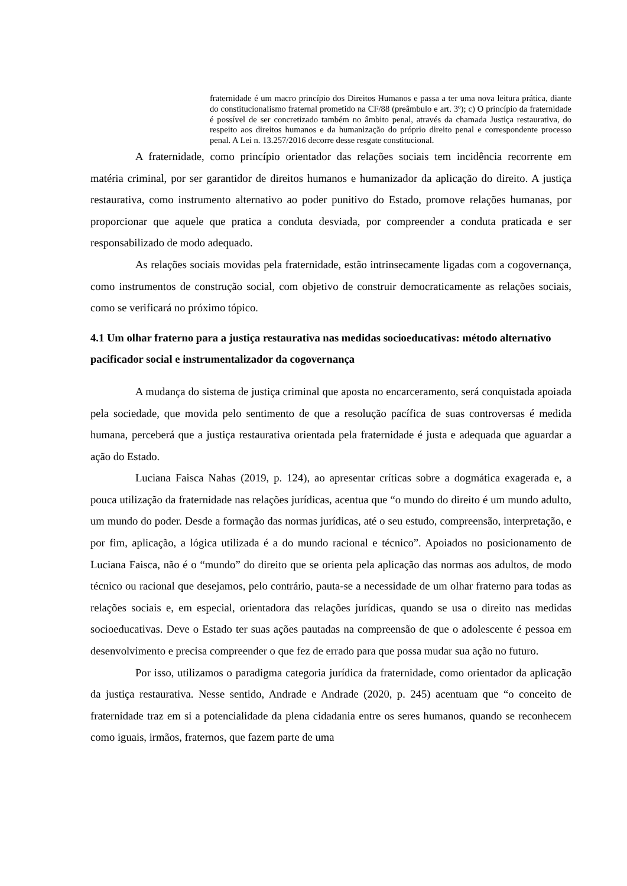fraternidade é um macro princípio dos Direitos Humanos e passa a ter uma nova leitura prática, diante do constitucionalismo fraternal prometido na CF/88 (preâmbulo e art. 3º); c) O princípio da fraternidade é possível de ser concretizado também no âmbito penal, através da chamada Justiça restaurativa, do respeito aos direitos humanos e da humanização do próprio direito penal e correspondente processo penal. A Lei n. 13.257/2016 decorre desse resgate constitucional.
A fraternidade, como princípio orientador das relações sociais tem incidência recorrente em matéria criminal, por ser garantidor de direitos humanos e humanizador da aplicação do direito. A justiça restaurativa, como instrumento alternativo ao poder punitivo do Estado, promove relações humanas, por proporcionar que aquele que pratica a conduta desviada, por compreender a conduta praticada e ser responsabilizado de modo adequado.
As relações sociais movidas pela fraternidade, estão intrinsecamente ligadas com a cogovernança, como instrumentos de construção social, com objetivo de construir democraticamente as relações sociais, como se verificará no próximo tópico.
4.1 Um olhar fraterno para a justiça restaurativa nas medidas socioeducativas: método alternativo pacificador social e instrumentalizador da cogovernança
A mudança do sistema de justiça criminal que aposta no encarceramento, será conquistada apoiada pela sociedade, que movida pelo sentimento de que a resolução pacífica de suas controversas é medida humana, perceberá que a justiça restaurativa orientada pela fraternidade é justa e adequada que aguardar a ação do Estado.
Luciana Faisca Nahas (2019, p. 124), ao apresentar críticas sobre a dogmática exagerada e, a pouca utilização da fraternidade nas relações jurídicas, acentua que “o mundo do direito é um mundo adulto, um mundo do poder. Desde a formação das normas jurídicas, até o seu estudo, compreensão, interpretação, e por fim, aplicação, a lógica utilizada é a do mundo racional e técnico”. Apoiados no posicionamento de Luciana Faisca, não é o “mundo” do direito que se orienta pela aplicação das normas aos adultos, de modo técnico ou racional que desejamos, pelo contrário, pauta-se a necessidade de um olhar fraterno para todas as relações sociais e, em especial, orientadora das relações jurídicas, quando se usa o direito nas medidas socioeducativas. Deve o Estado ter suas ações pautadas na compreensão de que o adolescente é pessoa em desenvolvimento e precisa compreender o que fez de errado para que possa mudar sua ação no futuro.
Por isso, utilizamos o paradigma categoria jurídica da fraternidade, como orientador da aplicação da justiça restaurativa. Nesse sentido, Andrade e Andrade (2020, p. 245) acentuam que “o conceito de fraternidade traz em si a potencialidade da plena cidadania entre os seres humanos, quando se reconhecem como iguais, irmãos, fraternos, que fazem parte de uma